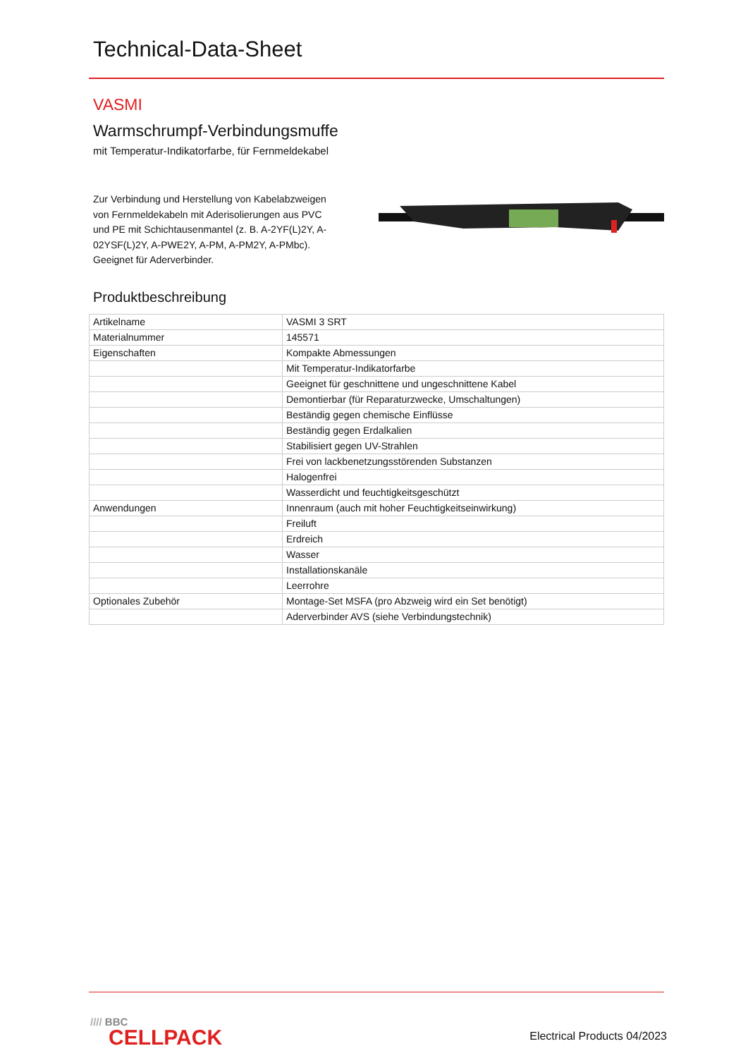Technical-Data-Sheet
VASMI
Warmschrumpf-Verbindungsmuffe
mit Temperatur-Indikatorfarbe, für Fernmeldekabel
Zur Verbindung und Herstellung von Kabelabzweigen von Fernmeldekabeln mit Aderisolierungen aus PVC und PE mit Schichtausenmantel (z. B. A-2YF(L)2Y, A-02YSF(L)2Y, A-PWE2Y, A-PM, A-PM2Y, A-PMbc). Geeignet für Aderverbinder.
Produktbeschreibung
| Artikelname | VASMI 3 SRT |
| Materialnummer | 145571 |
| Eigenschaften | Kompakte Abmessungen |
| | Mit Temperatur-Indikatorfarbe |
| | Geeignet für geschnittene und ungeschnittene Kabel |
| | Demontierbar (für Reparaturzwecke, Umschaltungen) |
| | Beständig gegen chemische Einflüsse |
| | Beständig gegen Erdalkalien |
| | Stabilisiert gegen UV-Strahlen |
| | Frei von lackbenetzungsstörenden Substanzen |
| | Halogenfrei |
| | Wasserdicht und feuchtigkeitsgeschützt |
| Anwendungen | Innenraum (auch mit hoher Feuchtigkeitseinwirkung) |
| | Freiluft |
| | Erdreich |
| | Wasser |
| | Installationskanäle |
| | Leerrohre |
| Optionales Zubehör | Montage-Set MSFA (pro Abzweig wird ein Set benötigt) |
| | Aderverbinder AVS (siehe Verbindungstechnik) |
//// BBC
CELLPACK
Electrical Products 04/2023